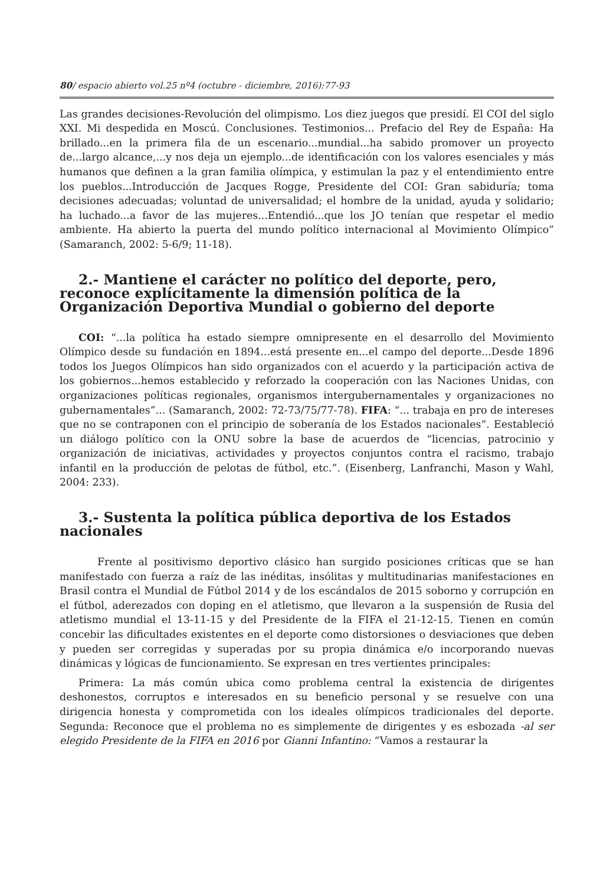80/ espacio abierto vol.25 nº4 (octubre - diciembre, 2016):77-93
Las grandes decisiones-Revolución del olimpismo. Los diez juegos que presidí. El COI del siglo XXI. Mi despedida en Moscú. Conclusiones. Testimonios... Prefacio del Rey de España: Ha brillado...en la primera fila de un escenario...mundial...ha sabido promover un proyecto de...largo alcance,...y nos deja un ejemplo...de identificación con los valores esenciales y más humanos que definen a la gran familia olímpica, y estimulan la paz y el entendimiento entre los pueblos...Introducción de Jacques Rogge, Presidente del COI: Gran sabiduría; toma decisiones adecuadas; voluntad de universalidad; el hombre de la unidad, ayuda y solidario; ha luchado...a favor de las mujeres...Entendió...que los JO tenían que respetar el medio ambiente. Ha abierto la puerta del mundo político internacional al Movimiento Olímpico” (Samaranch, 2002: 5-6/9; 11-18).
2.- Mantiene el carácter no político del deporte, pero, reconoce explícitamente la dimensión política de la Organización Deportiva Mundial o gobierno del deporte
COI: “...la política ha estado siempre omnipresente en el desarrollo del Movimiento Olímpico desde su fundación en 1894...está presente en...el campo del deporte...Desde 1896 todos los Juegos Olímpicos han sido organizados con el acuerdo y la participación activa de los gobiernos...hemos establecido y reforzado la cooperación con las Naciones Unidas, con organizaciones políticas regionales, organismos intergubernamentales y organizaciones no gubernamentales”... (Samaranch, 2002: 72-73/75/77-78). FIFA: “... trabaja en pro de intereses que no se contraponen con el principio de soberanía de los Estados nacionales”. Eestableció un diálogo político con la ONU sobre la base de acuerdos de “licencias, patrocinio y organización de iniciativas, actividades y proyectos conjuntos contra el racismo, trabajo infantil en la producción de pelotas de fútbol, etc.”. (Eisenberg, Lanfranchi, Mason y Wahl, 2004: 233).
3.- Sustenta la política pública deportiva de los Estados nacionales
Frente al positivismo deportivo clásico han surgido posiciones críticas que se han manifestado con fuerza a raíz de las inéditas, insólitas y multitudinarias manifestaciones en Brasil contra el Mundial de Fútbol 2014 y de los escándalos de 2015 soborno y corrupción en el fútbol, aderezados con doping en el atletismo, que llevaron a la suspensión de Rusia del atletismo mundial el 13-11-15 y del Presidente de la FIFA el 21-12-15. Tienen en común concebir las dificultades existentes en el deporte como distorsiones o desviaciones que deben y pueden ser corregidas y superadas por su propia dinámica e/o incorporando nuevas dinámicas y lógicas de funcionamiento. Se expresan en tres vertientes principales:
Primera: La más común ubica como problema central la existencia de dirigentes deshonestos, corruptos e interesados en su beneficio personal y se resuelve con una dirigencia honesta y comprometida con los ideales olímpicos tradicionales del deporte. Segunda: Reconoce que el problema no es simplemente de dirigentes y es esbozada -al ser elegido Presidente de la FIFA en 2016 por Gianni Infantino: “Vamos a restaurar la